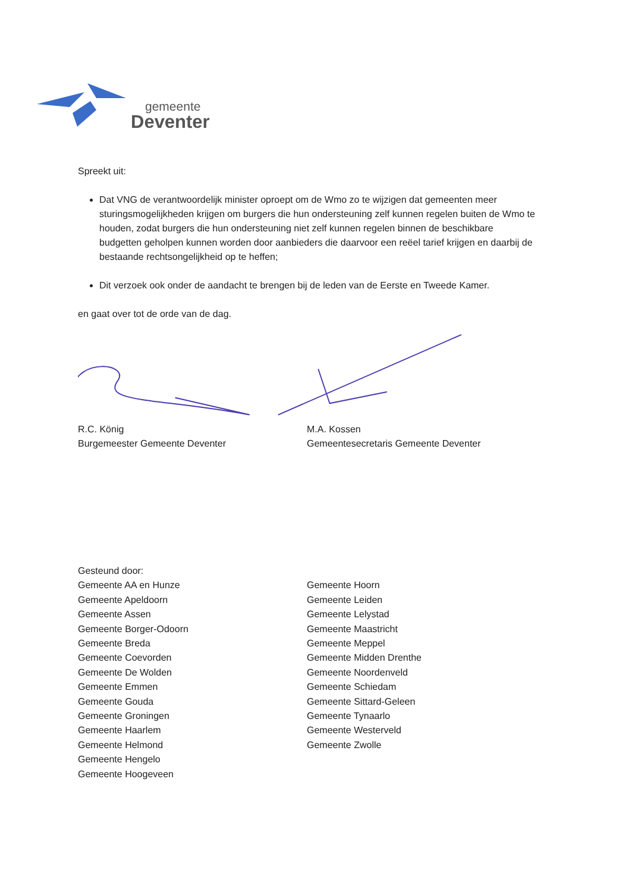gemeente
Deventer
Spreekt uit:
Dat VNG de verantwoordelijk minister oproept om de Wmo zo te wijzigen dat gemeenten meer sturingsmogelijkheden krijgen om burgers die hun ondersteuning zelf kunnen regelen buiten de Wmo te houden, zodat burgers die hun ondersteuning niet zelf kunnen regelen binnen de beschikbare budgetten geholpen kunnen worden door aanbieders die daarvoor een reëel tarief krijgen en daarbij de bestaande rechtsongelijkheid op te heffen;
Dit verzoek ook onder de aandacht te brengen bij de leden van de Eerste en Tweede Kamer.
en gaat over tot de orde van de dag.
R.C. König
Burgemeester Gemeente Deventer
M.A. Kossen
Gemeentesecretaris Gemeente Deventer
Gesteund door:
Gemeente AA en Hunze
Gemeente Apeldoorn
Gemeente Assen
Gemeente Borger-Odoorn
Gemeente Breda
Gemeente Coevorden
Gemeente De Wolden
Gemeente Emmen
Gemeente Gouda
Gemeente Groningen
Gemeente Haarlem
Gemeente Helmond
Gemeente Hengelo
Gemeente Hoogeveen
Gemeente Hoorn
Gemeente Leiden
Gemeente Lelystad
Gemeente Maastricht
Gemeente Meppel
Gemeente Midden Drenthe
Gemeente Noordenveld
Gemeente Schiedam
Gemeente Sittard-Geleen
Gemeente Tynaarlo
Gemeente Westerveld
Gemeente Zwolle